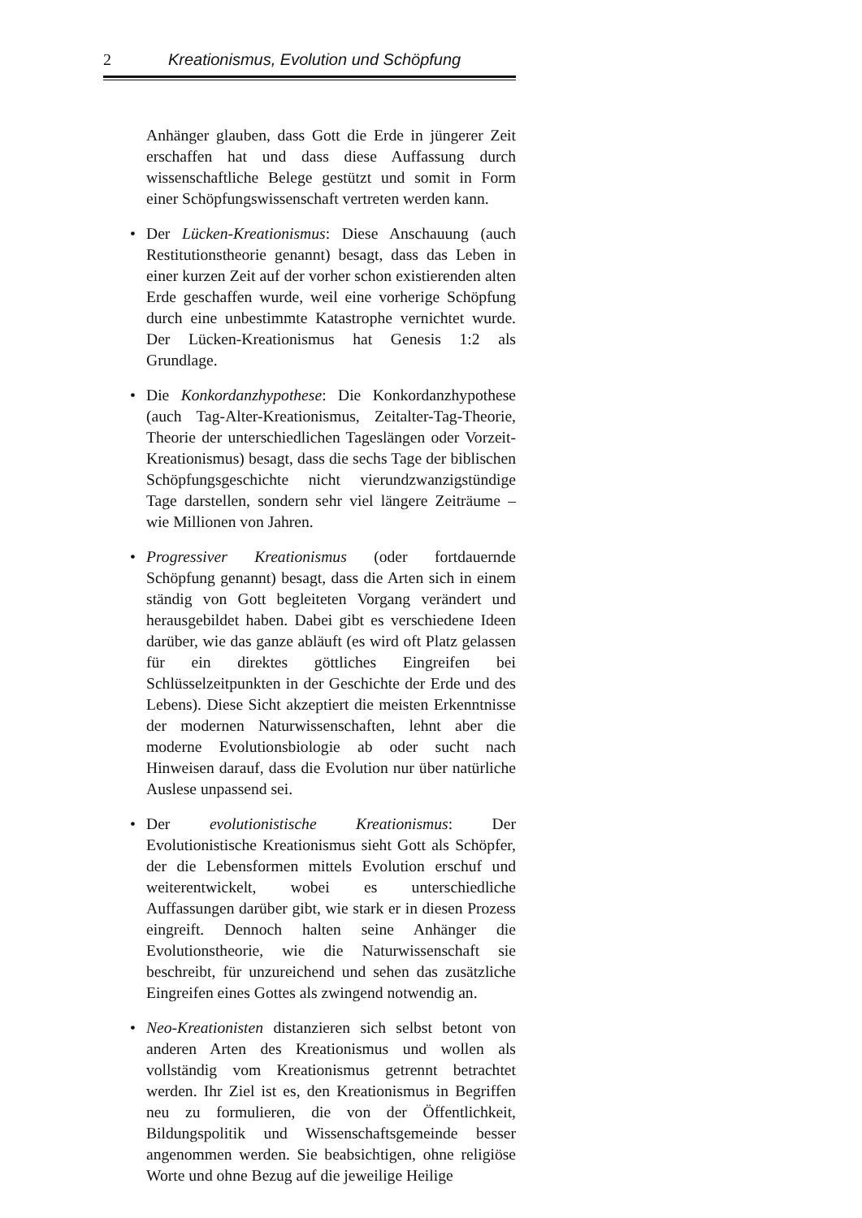2 Kreationismus, Evolution und Schöpfung
Anhänger glauben, dass Gott die Erde in jüngerer Zeit erschaffen hat und dass diese Auffassung durch wissenschaftliche Belege gestützt und somit in Form einer Schöpfungswissenschaft vertreten werden kann.
• Der Lücken-Kreationismus: Diese Anschauung (auch Restitutionstheorie genannt) besagt, dass das Leben in einer kurzen Zeit auf der vorher schon existierenden alten Erde geschaffen wurde, weil eine vorherige Schöpfung durch eine unbestimmte Katastrophe vernichtet wurde. Der Lücken-Kreationismus hat Genesis 1:2 als Grundlage.
• Die Konkordanzhypothese: Die Konkordanzhypothese (auch Tag-Alter-Kreationismus, Zeitalter-Tag-Theorie, Theorie der unterschiedlichen Tageslängen oder Vorzeit-Kreationismus) besagt, dass die sechs Tage der biblischen Schöpfungsgeschichte nicht vierundzwanzigstündige Tage darstellen, sondern sehr viel längere Zeiträume – wie Millionen von Jahren.
• Progressiver Kreationismus (oder fortdauernde Schöpfung genannt) besagt, dass die Arten sich in einem ständig von Gott begleiteten Vorgang verändert und herausgebildet haben. Dabei gibt es verschiedene Ideen darüber, wie das ganze abläuft (es wird oft Platz gelassen für ein direktes göttliches Eingreifen bei Schlüsselzeitpunkten in der Geschichte der Erde und des Lebens). Diese Sicht akzeptiert die meisten Erkenntnisse der modernen Naturwissenschaften, lehnt aber die moderne Evolutionsbiologie ab oder sucht nach Hinweisen darauf, dass die Evolution nur über natürliche Auslese unpassend sei.
• Der evolutionistische Kreationismus: Der Evolutionistische Kreationismus sieht Gott als Schöpfer, der die Lebensformen mittels Evolution erschuf und weiterentwickelt, wobei es unterschiedliche Auffassungen darüber gibt, wie stark er in diesen Prozess eingreift. Dennoch halten seine Anhänger die Evolutionstheorie, wie die Naturwissenschaft sie beschreibt, für unzureichend und sehen das zusätzliche Eingreifen eines Gottes als zwingend notwendig an.
• Neo-Kreationisten distanzieren sich selbst betont von anderen Arten des Kreationismus und wollen als vollständig vom Kreationismus getrennt betrachtet werden. Ihr Ziel ist es, den Kreationismus in Begriffen neu zu formulieren, die von der Öffentlichkeit, Bildungspolitik und Wissenschaftsgemeinde besser angenommen werden. Sie beabsichtigen, ohne religiöse Worte und ohne Bezug auf die jeweilige Heilige